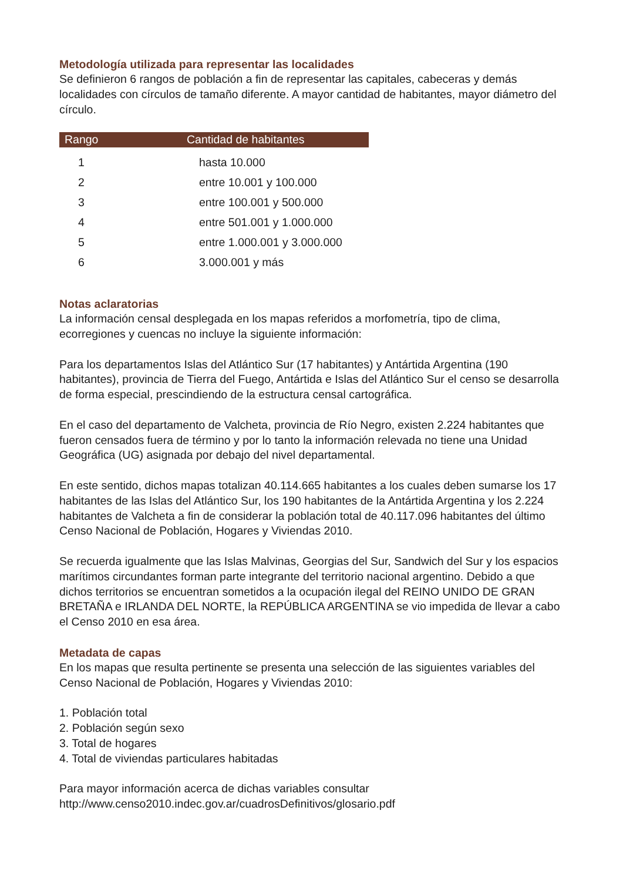Metodología utilizada para representar las localidades
Se definieron 6 rangos de población a fin de representar las capitales, cabeceras y demás localidades con círculos de tamaño diferente. A mayor cantidad de habitantes, mayor diámetro del círculo.
| Rango | Cantidad de habitantes |
| --- | --- |
| 1 | hasta 10.000 |
| 2 | entre 10.001 y 100.000 |
| 3 | entre 100.001 y 500.000 |
| 4 | entre 501.001 y 1.000.000 |
| 5 | entre 1.000.001 y 3.000.000 |
| 6 | 3.000.001 y más |
Notas aclaratorias
La información censal desplegada en los mapas referidos a morfometría, tipo de clima, ecorregiones y cuencas no incluye la siguiente información:
Para los departamentos Islas del Atlántico Sur (17 habitantes) y Antártida Argentina (190 habitantes), provincia de Tierra del Fuego, Antártida e Islas del Atlántico Sur el censo se desarrolla de forma especial, prescindiendo de la estructura censal cartográfica.
En el caso del departamento de Valcheta, provincia de Río Negro, existen 2.224 habitantes que fueron censados fuera de término y por lo tanto la información relevada no tiene una Unidad Geográfica (UG) asignada por debajo del nivel departamental.
En este sentido, dichos mapas totalizan 40.114.665 habitantes a los cuales deben sumarse los 17 habitantes de las Islas del Atlántico Sur, los 190 habitantes de la Antártida Argentina y los 2.224 habitantes de Valcheta a fin de considerar la población total de 40.117.096 habitantes del último Censo Nacional de Población, Hogares y Viviendas 2010.
Se recuerda igualmente que las Islas Malvinas, Georgias del Sur, Sandwich del Sur y los espacios marítimos circundantes forman parte integrante del territorio nacional argentino. Debido a que dichos territorios se encuentran sometidos a la ocupación ilegal del REINO UNIDO DE GRAN BRETAÑA e IRLANDA DEL NORTE, la REPÚBLICA ARGENTINA se vio impedida de llevar a cabo el Censo 2010 en esa área.
Metadata de capas
En los mapas que resulta pertinente se presenta una selección de las siguientes variables del Censo Nacional de Población, Hogares y Viviendas 2010:
1. Población total
2. Población según sexo
3. Total de hogares
4. Total de viviendas particulares habitadas
Para mayor información acerca de dichas variables consultar http://www.censo2010.indec.gov.ar/cuadrosDefinitivos/glosario.pdf